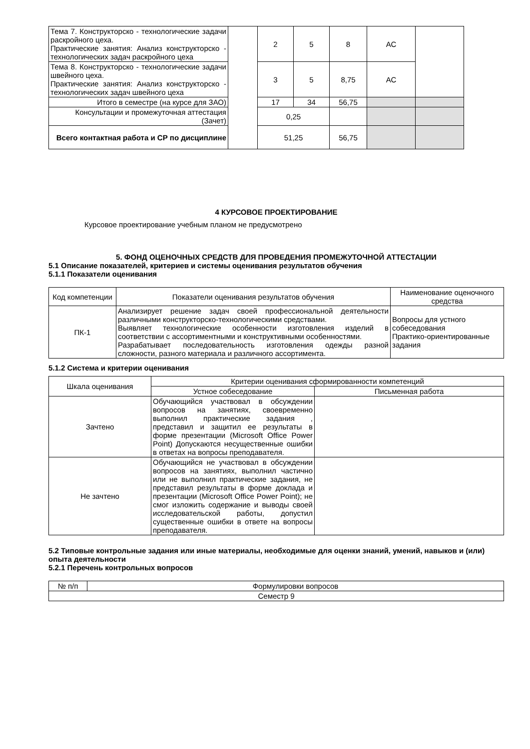| Тема 7. Конструкторско - технологические задачи раскройного цеха. Практические занятия: Анализ конструкторско - технологических задач раскройного цеха | | 2 | 5 | 8 | АС | |
| Тема 8. Конструкторско - технологические задачи швейного цеха. Практические занятия: Анализ конструкторско - технологических задач швейного цеха | | 3 | 5 | 8,75 | АС | |
| Итого в семестре (на курсе для ЗАО) | | 17 | 34 | 56,75 | | |
| Консультации и промежуточная аттестация (Зачет) | | 0,25 | | | | |
| Всего контактная работа и СР по дисциплине | | 51,25 | | 56,75 | | |
4 КУРСОВОЕ ПРОЕКТИРОВАНИЕ
Курсовое проектирование учебным планом не предусмотрено
5. ФОНД ОЦЕНОЧНЫХ СРЕДСТВ ДЛЯ ПРОВЕДЕНИЯ ПРОМЕЖУТОЧНОЙ АТТЕСТАЦИИ
5.1 Описание показателей, критериев и системы оценивания результатов обучения
5.1.1 Показатели оценивания
| Код компетенции | Показатели оценивания результатов обучения | Наименование оценочного средства |
| ПК-1 | Анализирует решение задач своей профессиональной деятельности различными конструкторско-технологическими средствами. Выявляет технологические особенности изготовления изделий в соответствии с ассортиментными и конструктивными особенностями. Разрабатывает последовательность изготовления одежды разной сложности, разного материала и различного ассортимента. | Вопросы для устного собеседования Практико-ориентированные задания |
5.1.2 Система и критерии оценивания
| Шкала оценивания | Критерии оценивания сформированности компетенций | |
| | Устное собеседование | Письменная работа |
| Зачтено | Обучающийся участвовал в обсуждении вопросов на занятиях, своевременно выполнил практические задания , представил и защитил ее результаты в форме презентации (Microsoft Office Power Point) Допускаются несущественные ошибки в ответах на вопросы преподавателя. | |
| Не зачтено | Обучающийся не участвовал в обсуждении вопросов на занятиях, выполнил частично или не выполнил практические задания, не представил результаты в форме доклада и презентации (Microsoft Office Power Point); не смог изложить содержание и выводы своей исследовательской работы, допустил существенные ошибки в ответе на вопросы преподавателя. | |
5.2 Типовые контрольные задания или иные материалы, необходимые для оценки знаний, умений, навыков и (или) опыта деятельности
5.2.1 Перечень контрольных вопросов
| № п/п | Формулировки вопросов |
| Семестр 9 | |